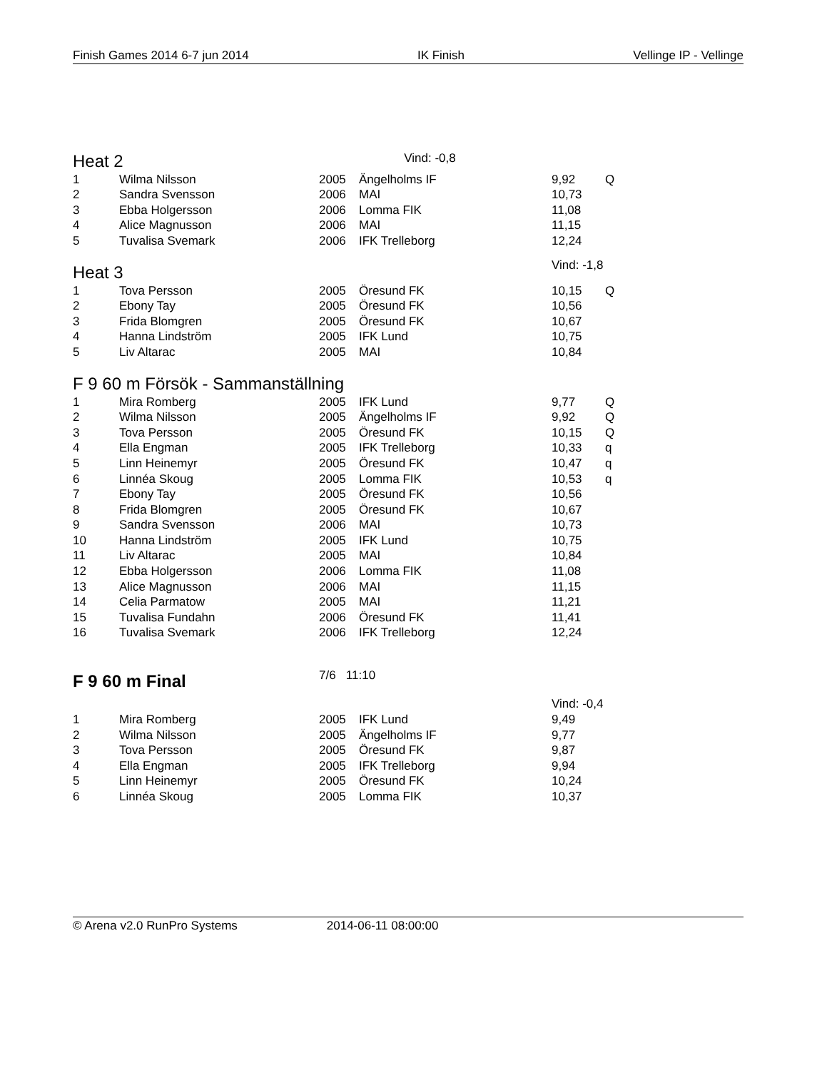Finish Games 2014 6-7 jun 2014 IK Finish Vellinge IP - Vellinge
| Heat 2 | Vind: -0,8 |
| 1 | Wilma Nilsson | 2005 | Ängelholms IF | 9,92 | Q |
| 2 | Sandra Svensson | 2006 | MAI | 10,73 | |
| 3 | Ebba Holgersson | 2006 | Lomma FIK | 11,08 | |
| 4 | Alice Magnusson | 2006 | MAI | 11,15 | |
| 5 | Tuvalisa Svemark | 2006 | IFK Trelleborg | 12,24 | |
| Heat 3 | | | | Vind: -1,8 | |
| 1 | Tova Persson | 2005 | Öresund FK | 10,15 | Q |
| 2 | Ebony Tay | 2005 | Öresund FK | 10,56 | |
| 3 | Frida Blomgren | 2005 | Öresund FK | 10,67 | |
| 4 | Hanna Lindström | 2005 | IFK Lund | 10,75 | |
| 5 | Liv Altarac | 2005 | MAI | 10,84 | |
| F 9 60 m Försök - Sammanställning | | | | | |
| 1 | Mira Romberg | 2005 | IFK Lund | 9,77 | Q |
| 2 | Wilma Nilsson | 2005 | Ängelholms IF | 9,92 | Q |
| 3 | Tova Persson | 2005 | Öresund FK | 10,15 | Q |
| 4 | Ella Engman | 2005 | IFK Trelleborg | 10,33 | q |
| 5 | Linn Heinemyr | 2005 | Öresund FK | 10,47 | q |
| 6 | Linnéa Skoug | 2005 | Lomma FIK | 10,53 | q |
| 7 | Ebony Tay | 2005 | Öresund FK | 10,56 | |
| 8 | Frida Blomgren | 2005 | Öresund FK | 10,67 | |
| 9 | Sandra Svensson | 2006 | MAI | 10,73 | |
| 10 | Hanna Lindström | 2005 | IFK Lund | 10,75 | |
| 11 | Liv Altarac | 2005 | MAI | 10,84 | |
| 12 | Ebba Holgersson | 2006 | Lomma FIK | 11,08 | |
| 13 | Alice Magnusson | 2006 | MAI | 11,15 | |
| 14 | Celia Parmatow | 2005 | MAI | 11,21 | |
| 15 | Tuvalisa Fundahn | 2006 | Öresund FK | 11,41 | |
| 16 | Tuvalisa Svemark | 2006 | IFK Trelleborg | 12,24 | |
| F 9 60 m Final | | 7/6 11:10 | | | |
| | | | | Vind: -0,4 | |
| 1 | Mira Romberg | 2005 | IFK Lund | 9,49 | |
| 2 | Wilma Nilsson | 2005 | Ängelholms IF | 9,77 | |
| 3 | Tova Persson | 2005 | Öresund FK | 9,87 | |
| 4 | Ella Engman | 2005 | IFK Trelleborg | 9,94 | |
| 5 | Linn Heinemyr | 2005 | Öresund FK | 10,24 | |
| 6 | Linnéa Skoug | 2005 | Lomma FIK | 10,37 | |
© Arena v2.0 RunPro Systems 2014-06-11 08:00:00